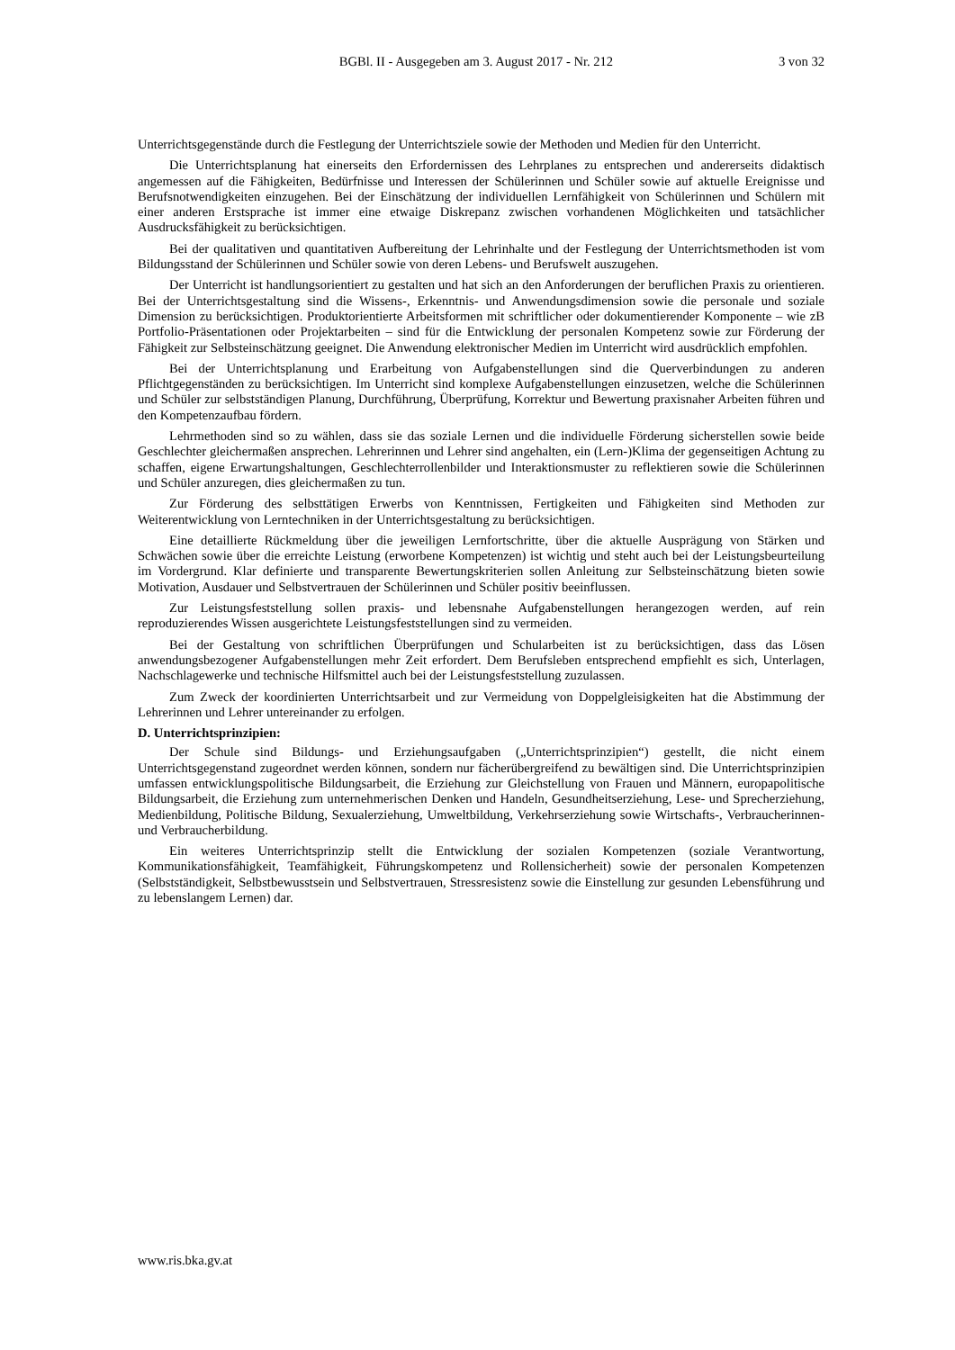BGBl. II - Ausgegeben am 3. August 2017 - Nr. 212 3 von 32
Unterrichtsgegenstände durch die Festlegung der Unterrichtsziele sowie der Methoden und Medien für den Unterricht.
Die Unterrichtsplanung hat einerseits den Erfordernissen des Lehrplanes zu entsprechen und andererseits didaktisch angemessen auf die Fähigkeiten, Bedürfnisse und Interessen der Schülerinnen und Schüler sowie auf aktuelle Ereignisse und Berufsnotwendigkeiten einzugehen. Bei der Einschätzung der individuellen Lernfähigkeit von Schülerinnen und Schülern mit einer anderen Erstsprache ist immer eine etwaige Diskrepanz zwischen vorhandenen Möglichkeiten und tatsächlicher Ausdrucksfähigkeit zu berücksichtigen.
Bei der qualitativen und quantitativen Aufbereitung der Lehrinhalte und der Festlegung der Unterrichtsmethoden ist vom Bildungsstand der Schülerinnen und Schüler sowie von deren Lebens- und Berufswelt auszugehen.
Der Unterricht ist handlungsorientiert zu gestalten und hat sich an den Anforderungen der beruflichen Praxis zu orientieren. Bei der Unterrichtsgestaltung sind die Wissens-, Erkenntnis- und Anwendungsdimension sowie die personale und soziale Dimension zu berücksichtigen. Produktorientierte Arbeitsformen mit schriftlicher oder dokumentierender Komponente – wie zB Portfolio-Präsentationen oder Projektarbeiten – sind für die Entwicklung der personalen Kompetenz sowie zur Förderung der Fähigkeit zur Selbsteinschätzung geeignet. Die Anwendung elektronischer Medien im Unterricht wird ausdrücklich empfohlen.
Bei der Unterrichtsplanung und Erarbeitung von Aufgabenstellungen sind die Querverbindungen zu anderen Pflichtgegenständen zu berücksichtigen. Im Unterricht sind komplexe Aufgabenstellungen einzusetzen, welche die Schülerinnen und Schüler zur selbstständigen Planung, Durchführung, Überprüfung, Korrektur und Bewertung praxisnaher Arbeiten führen und den Kompetenzaufbau fördern.
Lehrmethoden sind so zu wählen, dass sie das soziale Lernen und die individuelle Förderung sicherstellen sowie beide Geschlechter gleichermaßen ansprechen. Lehrerinnen und Lehrer sind angehalten, ein (Lern-)Klima der gegenseitigen Achtung zu schaffen, eigene Erwartungshaltungen, Geschlechterrollenbilder und Interaktionsmuster zu reflektieren sowie die Schülerinnen und Schüler anzuregen, dies gleichermaßen zu tun.
Zur Förderung des selbsttätigen Erwerbs von Kenntnissen, Fertigkeiten und Fähigkeiten sind Methoden zur Weiterentwicklung von Lerntechniken in der Unterrichtsgestaltung zu berücksichtigen.
Eine detaillierte Rückmeldung über die jeweiligen Lernfortschritte, über die aktuelle Ausprägung von Stärken und Schwächen sowie über die erreichte Leistung (erworbene Kompetenzen) ist wichtig und steht auch bei der Leistungsbeurteilung im Vordergrund. Klar definierte und transparente Bewertungskriterien sollen Anleitung zur Selbsteinschätzung bieten sowie Motivation, Ausdauer und Selbstvertrauen der Schülerinnen und Schüler positiv beeinflussen.
Zur Leistungsfeststellung sollen praxis- und lebensnahe Aufgabenstellungen herangezogen werden, auf rein reproduzierendes Wissen ausgerichtete Leistungsfeststellungen sind zu vermeiden.
Bei der Gestaltung von schriftlichen Überprüfungen und Schularbeiten ist zu berücksichtigen, dass das Lösen anwendungsbezogener Aufgabenstellungen mehr Zeit erfordert. Dem Berufsleben entsprechend empfiehlt es sich, Unterlagen, Nachschlagewerke und technische Hilfsmittel auch bei der Leistungsfeststellung zuzulassen.
Zum Zweck der koordinierten Unterrichtsarbeit und zur Vermeidung von Doppelgleisigkeiten hat die Abstimmung der Lehrerinnen und Lehrer untereinander zu erfolgen.
D. Unterrichtsprinzipien:
Der Schule sind Bildungs- und Erziehungsaufgaben („Unterrichtsprinzipien“) gestellt, die nicht einem Unterrichtsgegenstand zugeordnet werden können, sondern nur fächerübergreifend zu bewältigen sind. Die Unterrichtsprinzipien umfassen entwicklungspolitische Bildungsarbeit, die Erziehung zur Gleichstellung von Frauen und Männern, europapolitische Bildungsarbeit, die Erziehung zum unternehmerischen Denken und Handeln, Gesundheitserziehung, Lese- und Sprecherziehung, Medienbildung, Politische Bildung, Sexualerziehung, Umweltbildung, Verkehrserziehung sowie Wirtschafts-, Verbraucherinnen- und Verbraucherbildung.
Ein weiteres Unterrichtsprinzip stellt die Entwicklung der sozialen Kompetenzen (soziale Verantwortung, Kommunikationsfähigkeit, Teamfähigkeit, Führungskompetenz und Rollensicherheit) sowie der personalen Kompetenzen (Selbstständigkeit, Selbstbewusstsein und Selbstvertrauen, Stressresistenz sowie die Einstellung zur gesunden Lebensführung und zu lebenslangem Lernen) dar.
www.ris.bka.gv.at